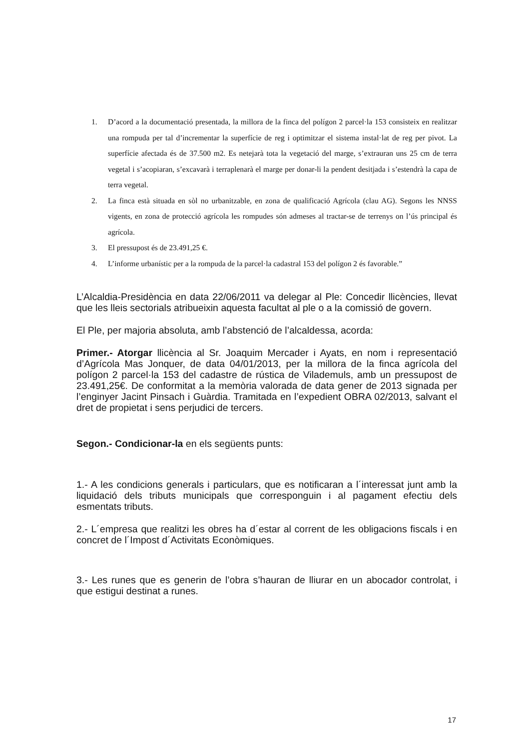1. D’acord a la documentació presentada, la millora de la finca del polígon 2 parcel·la 153 consisteix en realitzar una rompuda per tal d’incrementar la superfície de reg i optimitzar el sistema instal·lat de reg per pivot. La superfície afectada és de 37.500 m2. Es netejarà tota la vegetació del marge, s’extrauran uns 25 cm de terra vegetal i s’acopiaran, s’excavarà i terraplenarà el marge per donar-li la pendent desitjada i s’estendrà la capa de terra vegetal.
2. La finca està situada en sòl no urbanitzable, en zona de qualificació Agrícola (clau AG). Segons les NNSS vigents, en zona de protecció agrícola les rompudes són admeses al tractar-se de terrenys on l’ús principal és agrícola.
3. El pressupost és de 23.491,25 €.
4. L’informe urbanístic per a la rompuda de la parcel·la cadastral 153 del polígon 2 és favorable.”
L’Alcaldia-Presidència en data 22/06/2011 va delegar al Ple: Concedir llicències, llevat que les lleis sectorials atribueixin aquesta facultat al ple o a la comissió de govern.
El Ple, per majoria absoluta, amb l’abstenció de l’alcaldessa, acorda:
Primer.- Atorgar llicència al Sr. Joaquim Mercader i Ayats, en nom i representació d’Agrícola Mas Jonquer, de data 04/01/2013, per la millora de la finca agrícola del polígon 2 parcel·la 153 del cadastre de rústica de Vilademuls, amb un pressupost de 23.491,25€. De conformitat a la memòria valorada de data gener de 2013 signada per l’enginyer Jacint Pinsach i Guàrdia. Tramitada en l’expedient OBRA 02/2013, salvant el dret de propietat i sens perjudici de tercers.
Segon.- Condicionar-la en els següents punts:
1.- A les condicions generals i particulars, que es notificaran a l´interessat junt amb la liquidació dels tributs municipals que corresponguin i al pagament efectiu dels esmentats tributs.
2.- L´empresa que realitzi les obres ha d´estar al corrent de les obligacions fiscals i en concret de l´Impost d´Activitats Econòmiques.
3.- Les runes que es generin de l’obra s’hauran de lliurar en un abocador controlat, i que estigui destinat a runes.
17